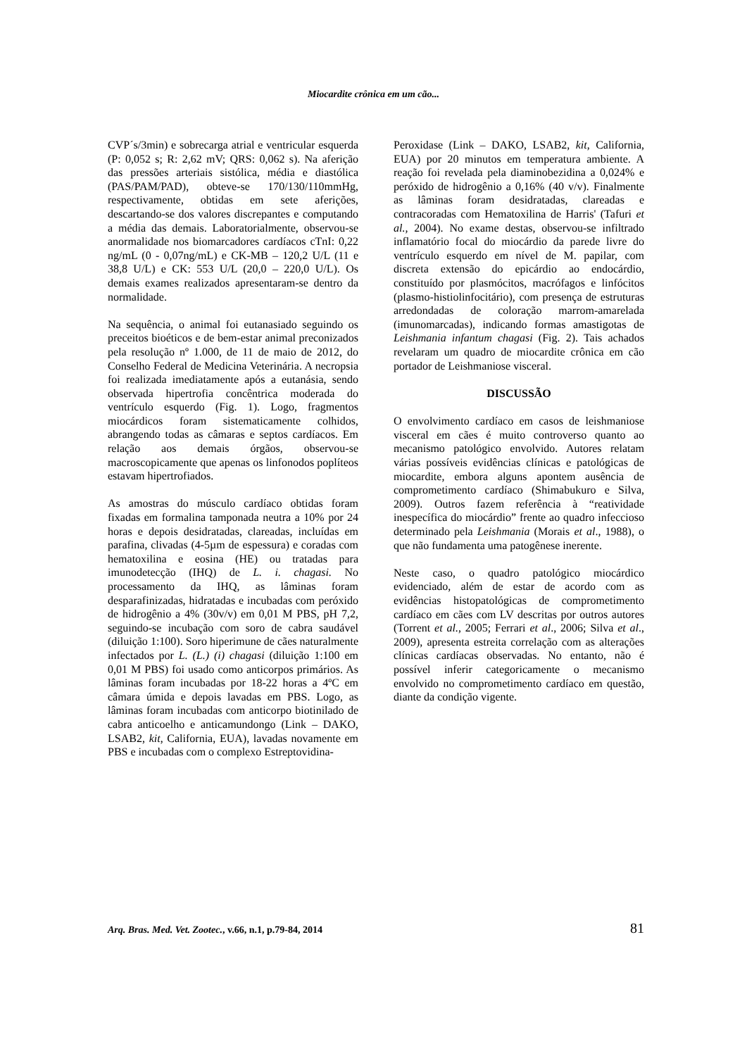Miocardite crônica em um cão...
CVP´s/3min) e sobrecarga atrial e ventricular esquerda (P: 0,052 s; R: 2,62 mV; QRS: 0,062 s). Na aferição das pressões arteriais sistólica, média e diastólica (PAS/PAM/PAD), obteve-se 170/130/110mmHg, respectivamente, obtidas em sete aferições, descartando-se dos valores discrepantes e computando a média das demais. Laboratorialmente, observou-se anormalidade nos biomarcadores cardíacos cTnI: 0,22 ng/mL (0 - 0,07ng/mL) e CK-MB – 120,2 U/L (11 e 38,8 U/L) e CK: 553 U/L (20,0 – 220,0 U/L). Os demais exames realizados apresentaram-se dentro da normalidade.
Na sequência, o animal foi eutanasiado seguindo os preceitos bioéticos e de bem-estar animal preconizados pela resolução nº 1.000, de 11 de maio de 2012, do Conselho Federal de Medicina Veterinária. A necropsia foi realizada imediatamente após a eutanásia, sendo observada hipertrofia concêntrica moderada do ventrículo esquerdo (Fig. 1). Logo, fragmentos miocárdicos foram sistematicamente colhidos, abrangendo todas as câmaras e septos cardíacos. Em relação aos demais órgãos, observou-se macroscopicamente que apenas os linfonodos poplíteos estavam hipertrofiados.
As amostras do músculo cardíaco obtidas foram fixadas em formalina tamponada neutra a 10% por 24 horas e depois desidratadas, clareadas, incluídas em parafina, clivadas (4-5µm de espessura) e coradas com hematoxilina e eosina (HE) ou tratadas para imunodetecção (IHQ) de L. i. chagasi. No processamento da IHQ, as lâminas foram desparafinizadas, hidratadas e incubadas com peróxido de hidrogênio a 4% (30v/v) em 0,01 M PBS, pH 7,2, seguindo-se incubação com soro de cabra saudável (diluição 1:100). Soro hiperimune de cães naturalmente infectados por L. (L.) (i) chagasi (diluição 1:100 em 0,01 M PBS) foi usado como anticorpos primários. As lâminas foram incubadas por 18-22 horas a 4ºC em câmara úmida e depois lavadas em PBS. Logo, as lâminas foram incubadas com anticorpo biotinilado de cabra anticoelho e anticamundongo (Link – DAKO, LSAB2, kit, California, EUA), lavadas novamente em PBS e incubadas com o complexo Estreptovidina-
Peroxidase (Link – DAKO, LSAB2, kit, California, EUA) por 20 minutos em temperatura ambiente. A reação foi revelada pela diaminobezidina a 0,024% e peróxido de hidrogênio a 0,16% (40 v/v). Finalmente as lâminas foram desidratadas, clareadas e contracoradas com Hematoxilina de Harris' (Tafuri et al., 2004). No exame destas, observou-se infiltrado inflamatório focal do miocárdio da parede livre do ventrículo esquerdo em nível de M. papilar, com discreta extensão do epicárdio ao endocárdio, constituído por plasmócitos, macrófagos e linfócitos (plasmo-histiolinfocitário), com presença de estruturas arredondadas de coloração marrom-amarelada (imunomarcadas), indicando formas amastigotas de Leishmania infantum chagasi (Fig. 2). Tais achados revelaram um quadro de miocardite crônica em cão portador de Leishmaniose visceral.
DISCUSSÃO
O envolvimento cardíaco em casos de leishmaniose visceral em cães é muito controverso quanto ao mecanismo patológico envolvido. Autores relatam várias possíveis evidências clínicas e patológicas de miocardite, embora alguns apontem ausência de comprometimento cardíaco (Shimabukuro e Silva, 2009). Outros fazem referência à “reatividade inespecífica do miocárdio” frente ao quadro infeccioso determinado pela Leishmania (Morais et al., 1988), o que não fundamenta uma patogênese inerente.
Neste caso, o quadro patológico miocárdico evidenciado, além de estar de acordo com as evidências histopatológicas de comprometimento cardíaco em cães com LV descritas por outros autores (Torrent et al., 2005; Ferrari et al., 2006; Silva et al., 2009), apresenta estreita correlação com as alterações clínicas cardíacas observadas. No entanto, não é possível inferir categoricamente o mecanismo envolvido no comprometimento cardíaco em questão, diante da condição vigente.
Arq. Bras. Med. Vet. Zootec., v.66, n.1, p.79-84, 2014 81